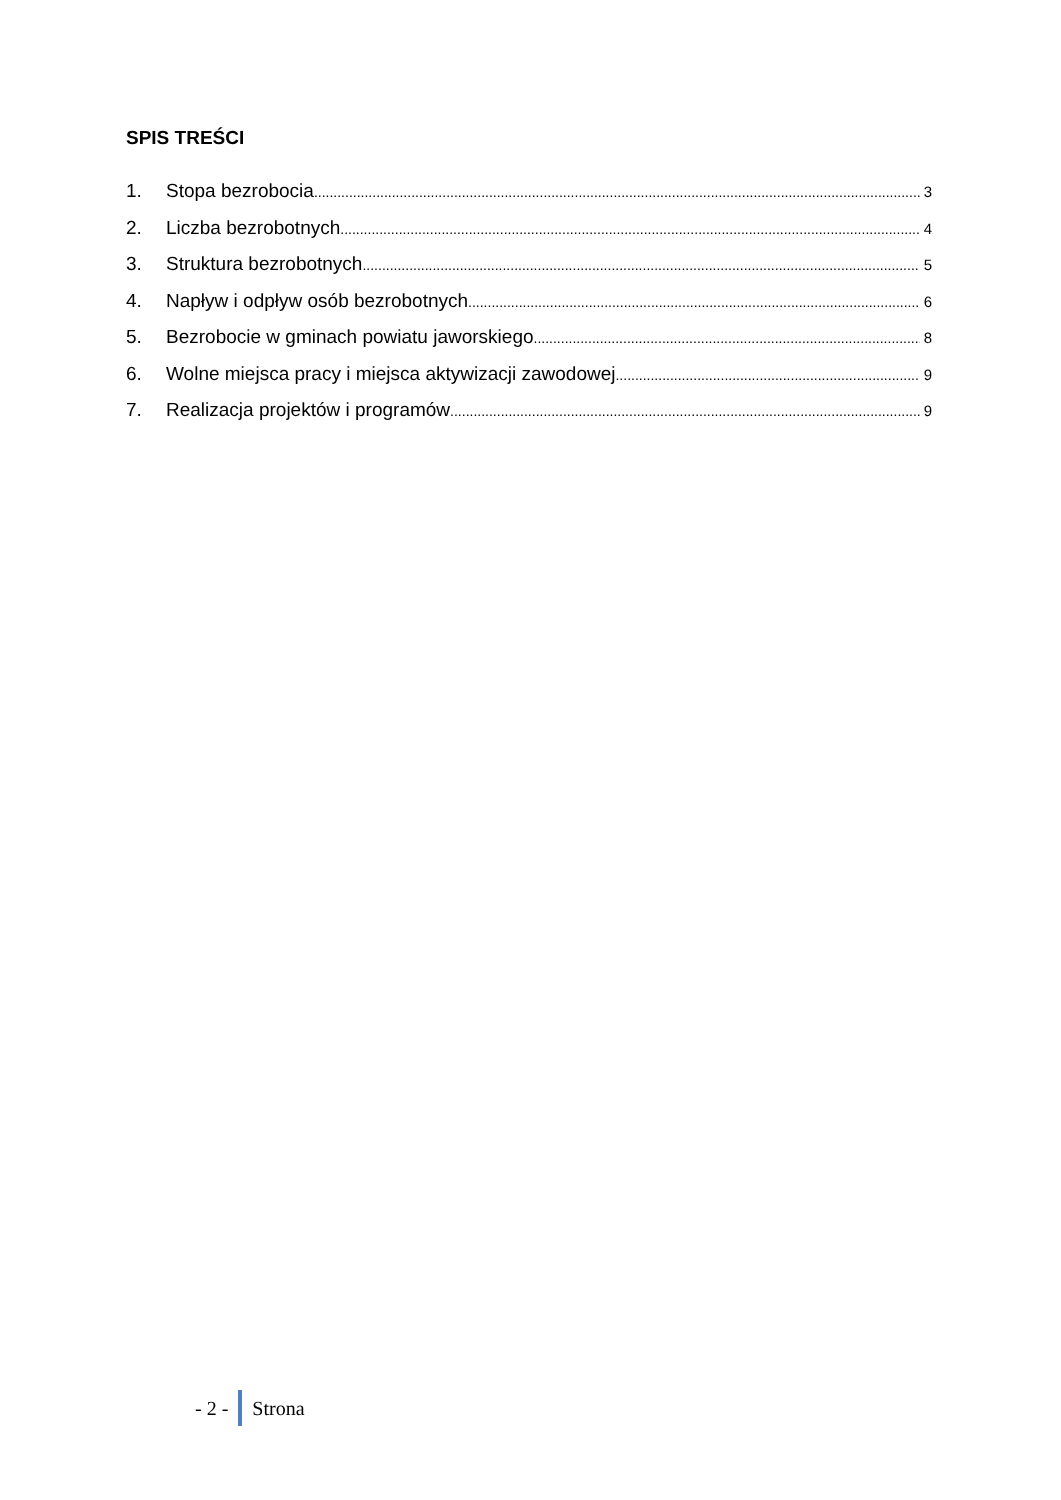SPIS TREŚCI
1. Stopa bezrobocia 3
2. Liczba bezrobotnych 4
3. Struktura bezrobotnych 5
4. Napływ i odpływ osób bezrobotnych 6
5. Bezrobocie w gminach powiatu jaworskiego 8
6. Wolne miejsca pracy i miejsca aktywizacji zawodowej 9
7. Realizacja projektów i programów 9
- 2 - Strona